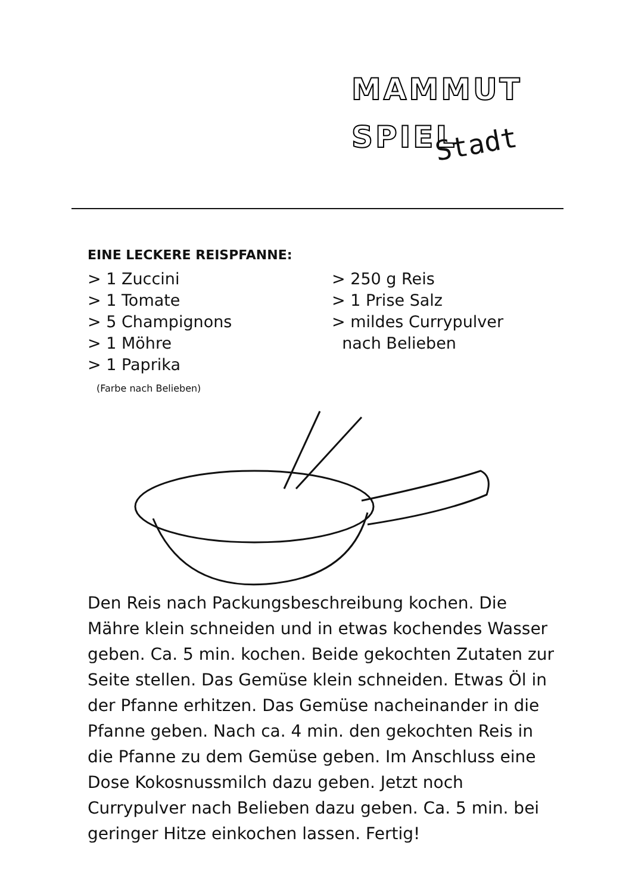MAMMUT
SPIEL
Stadt
EINE LECKERE REISPFANNE:
> 1 Zuccini
> 1 Tomate
> 5 Champignons
> 1 Möhre
> 1 Paprika
(Farbe nach Belieben)
> 250 g Reis
> 1 Prise Salz
> mildes Currypulver
nach Belieben
Den Reis nach Packungsbeschreibung kochen. Die Mähre klein schneiden und in etwas kochendes Wasser geben. Ca. 5 min. kochen. Beide gekochten Zutaten zur Seite stellen. Das Gemüse klein schneiden. Etwas Öl in der Pfanne erhitzen. Das Gemüse nacheinander in die Pfanne geben. Nach ca. 4 min. den gekochten Reis in die Pfanne zu dem Gemüse geben. Im Anschluss eine Dose Kokosnussmilch dazu geben. Jetzt noch Currypulver nach Belieben dazu geben. Ca. 5 min. bei geringer Hitze einkochen lassen. Fertig!